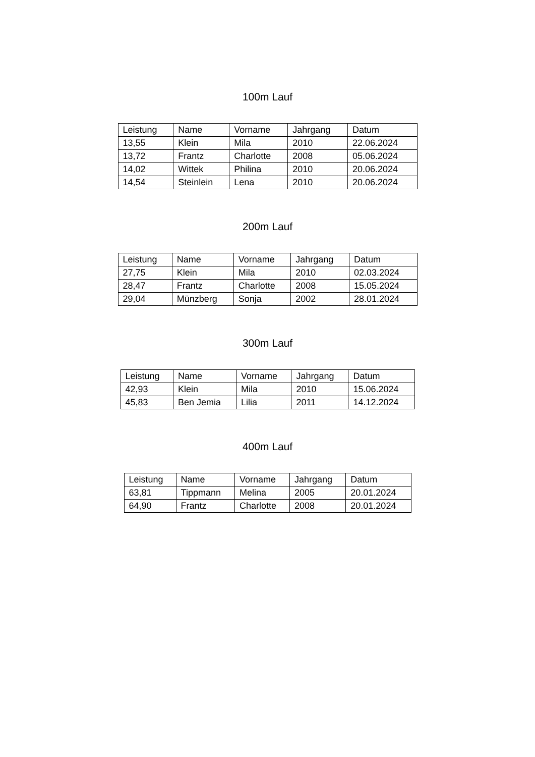100m Lauf
| Leistung | Name | Vorname | Jahrgang | Datum |
| --- | --- | --- | --- | --- |
| 13,55 | Klein | Mila | 2010 | 22.06.2024 |
| 13,72 | Frantz | Charlotte | 2008 | 05.06.2024 |
| 14,02 | Wittek | Philina | 2010 | 20.06.2024 |
| 14,54 | Steinlein | Lena | 2010 | 20.06.2024 |
200m Lauf
| Leistung | Name | Vorname | Jahrgang | Datum |
| --- | --- | --- | --- | --- |
| 27,75 | Klein | Mila | 2010 | 02.03.2024 |
| 28,47 | Frantz | Charlotte | 2008 | 15.05.2024 |
| 29,04 | Münzberg | Sonja | 2002 | 28.01.2024 |
300m Lauf
| Leistung | Name | Vorname | Jahrgang | Datum |
| --- | --- | --- | --- | --- |
| 42,93 | Klein | Mila | 2010 | 15.06.2024 |
| 45,83 | Ben Jemia | Lilia | 2011 | 14.12.2024 |
400m Lauf
| Leistung | Name | Vorname | Jahrgang | Datum |
| --- | --- | --- | --- | --- |
| 63,81 | Tippmann | Melina | 2005 | 20.01.2024 |
| 64,90 | Frantz | Charlotte | 2008 | 20.01.2024 |